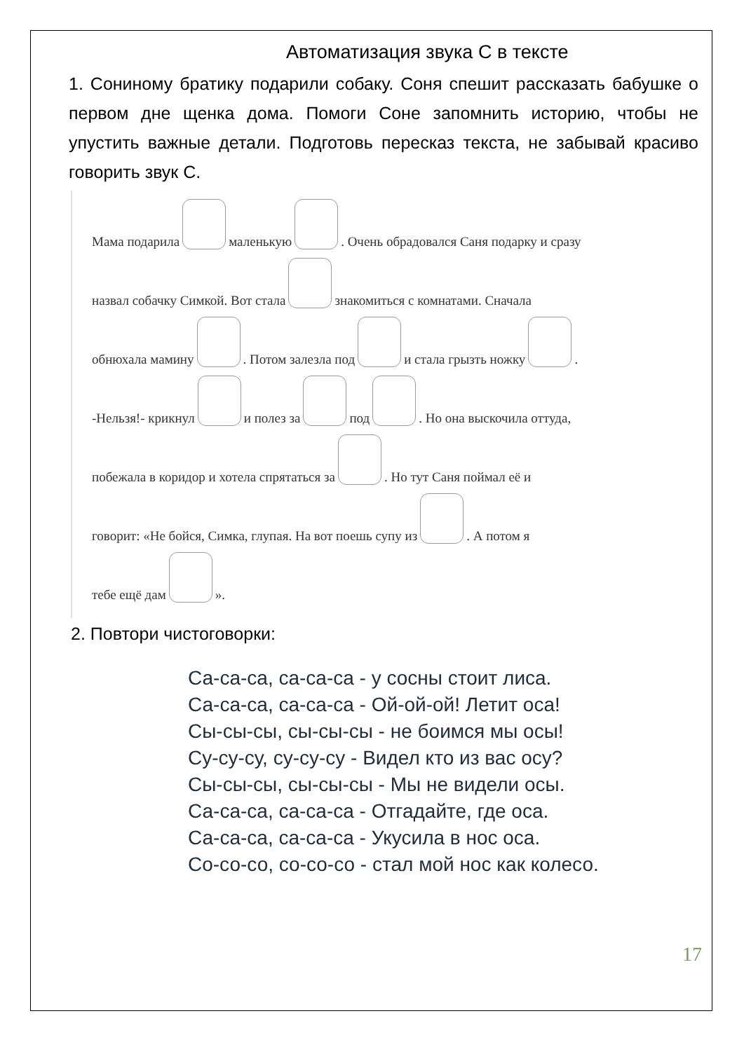Автоматизация звука С в тексте
1. Сониному братику подарили собаку. Соня спешит рассказать бабушке о первом дне щенка дома. Помоги Соне запомнить историю, чтобы не упустить важные детали. Подготовь пересказ текста, не забывай красиво говорить звук С.
Мама подарила маленькую . Очень обрадовался Саня подарку и сразу
назвал собачку Симкой. Вот стала знакомиться с комнатами. Сначала
обнюхала мамину . Потом залезла под и стала грызть ножку .
-Нельзя!- крикнул и полез за под . Но она выскочила оттуда,
побежала в коридор и хотела спрятаться за . Но тут Саня поймал её и
говорит: «Не бойся, Симка, глупая. На вот поешь супу из . А потом я
тебе ещё дам ».
2. Повтори чистоговорки:
Са-са-са, са-са-са - у сосны стоит лиса.
Са-са-са, са-са-са - Ой-ой-ой! Летит оса!
Сы-сы-сы, сы-сы-сы - не боимся мы осы!
Су-су-су, су-су-су - Видел кто из вас осу?
Сы-сы-сы, сы-сы-сы - Мы не видели осы.
Са-са-са, са-са-са - Отгадайте, где оса.
Са-са-са, са-са-са - Укусила в нос оса.
Со-со-со, со-со-со - стал мой нос как колесо.
17